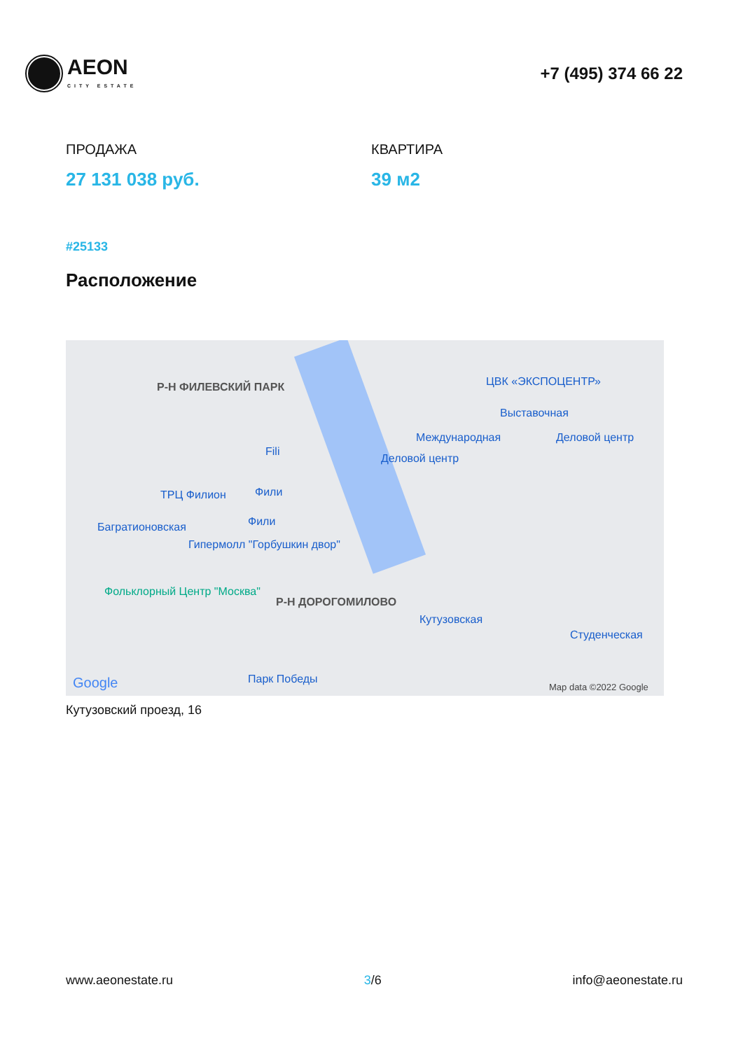AEON
CITY ESTATE
+7 (495) 374 66 22
ПРОДАЖА
27 131 038 руб.
КВАРТИРА
39 м2
#25133
Расположение
Р-Н ФИЛЕВСКИЙ ПАРК ЦВК «ЭКСПОЦЕНТР»
Выставочная
Международная Деловой центр
Деловой центр
Fili
ТРЦ Филион Фили
Фили Багратионовская
Гипермолл "Горбушкин двор"
Фольклорный Центр "Москва"
Р-Н ДОРОГОМИЛОВО
Кутузовская
Студенческая
Парк Победы Google Map data ©2022 Google
Кутузовский проезд, 16
www.aeonestate.ru 3/6 info@aeonestate.ru